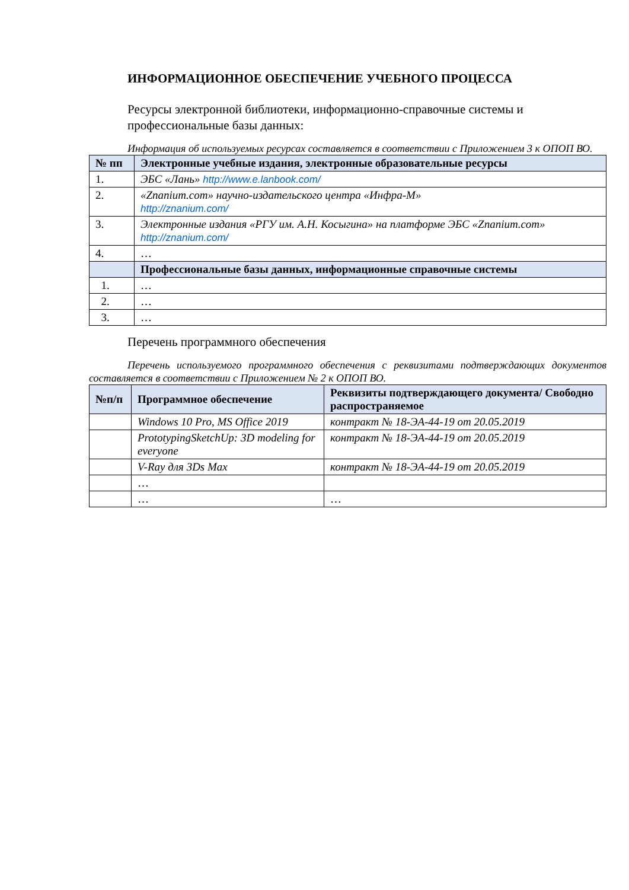ИНФОРМАЦИОННОЕ ОБЕСПЕЧЕНИЕ УЧЕБНОГО ПРОЦЕССА
Ресурсы электронной библиотеки, информационно-справочные системы и профессиональные базы данных:
Информация об используемых ресурсах составляется в соответствии с Приложением 3 к ОПОП ВО.
| № пп | Электронные учебные издания, электронные образовательные ресурсы |
| --- | --- |
| 1. | ЭБС «Лань» http://www.e.lanbook.com/ |
| 2. | «Znanium.com» научно-издательского центра «Инфра-М» http://znanium.com/ |
| 3. | Электронные издания «РГУ им. А.Н. Косыгина» на платформе ЭБС «Znanium.com» http://znanium.com/ |
| 4. | … |
| | Профессиональные базы данных, информационные справочные системы |
| 1. | … |
| 2. | … |
| 3. | … |
Перечень программного обеспечения
Перечень используемого программного обеспечения с реквизитами подтверждающих документов составляется в соответствии с Приложением № 2 к ОПОП ВО.
| №п/п | Программное обеспечение | Реквизиты подтверждающего документа/ Свободно распространяемое |
| --- | --- | --- |
| | Windows 10 Pro, MS Office 2019 | контракт № 18-ЭА-44-19 от 20.05.2019 |
| | PrototypingSketchUp: 3D modeling for everyone | контракт № 18-ЭА-44-19 от 20.05.2019 |
| | V-Ray для 3Ds Max | контракт № 18-ЭА-44-19 от 20.05.2019 |
| | … | |
| | … | … |